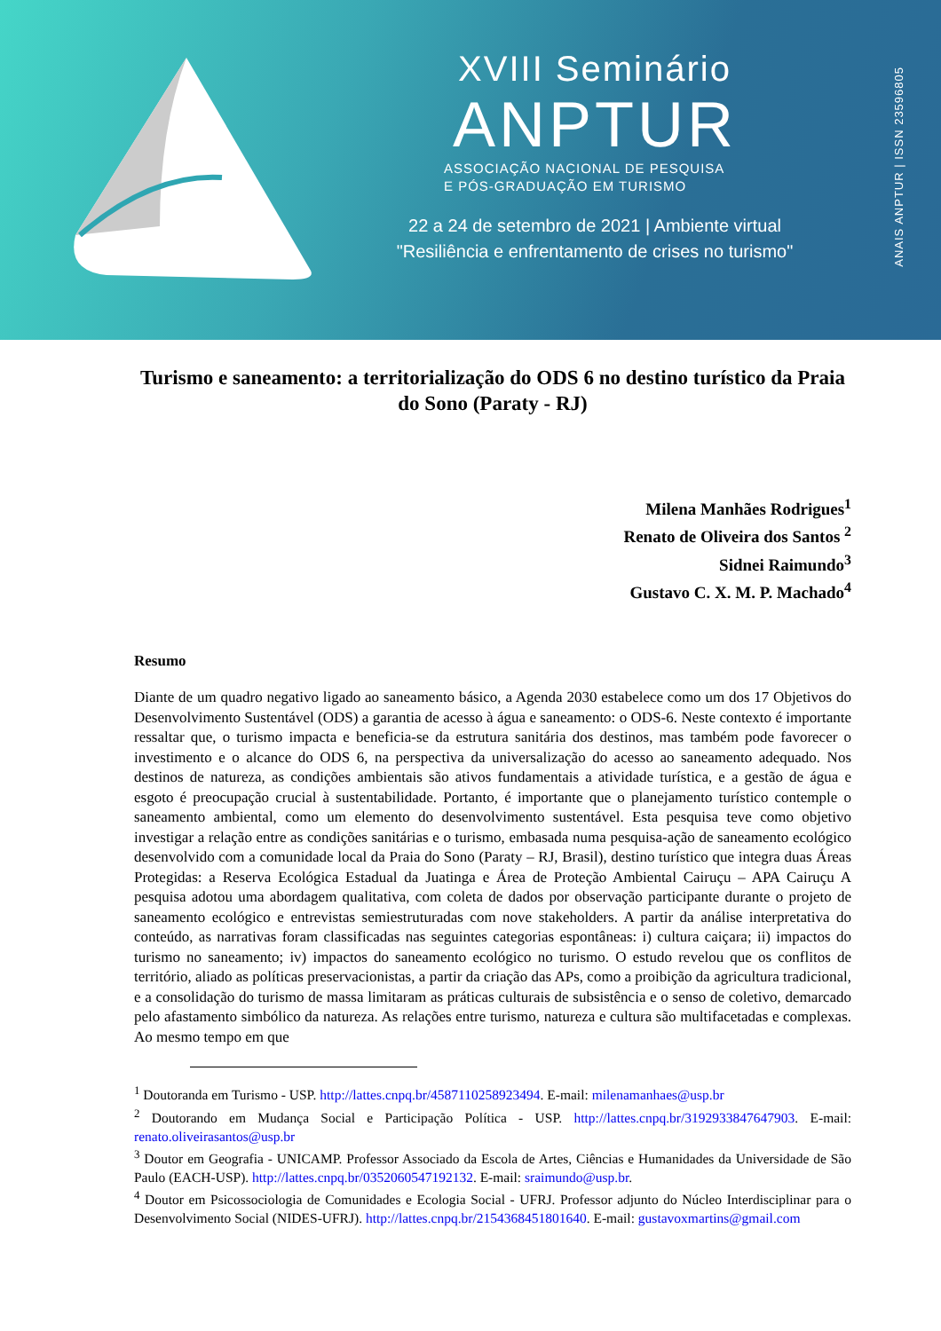XVIII Seminário
ANPTUR
ASSOCIAÇÃO NACIONAL DE PESQUISA
E PÓS-GRADUAÇÃO EM TURISMO
22 a 24 de setembro de 2021 | Ambiente virtual
"Resiliência e enfrentamento de crises no turismo"
ANAIS ANPTUR | ISSN 23596805
Turismo e saneamento: a territorialização do ODS 6 no destino turístico da Praia do Sono (Paraty - RJ)
Milena Manhães Rodrigues<sup>1</sup>
Renato de Oliveira dos Santos <sup>2</sup>
Sidnei Raimundo<sup>3</sup>
Gustavo C. X. M. P. Machado<sup>4</sup>
Resumo
Diante de um quadro negativo ligado ao saneamento básico, a Agenda 2030 estabelece como um dos 17 Objetivos do Desenvolvimento Sustentável (ODS) a garantia de acesso à água e saneamento: o ODS-6. Neste contexto é importante ressaltar que, o turismo impacta e beneficia-se da estrutura sanitária dos destinos, mas também pode favorecer o investimento e o alcance do ODS 6, na perspectiva da universalização do acesso ao saneamento adequado. Nos destinos de natureza, as condições ambientais são ativos fundamentais a atividade turística, e a gestão de água e esgoto é preocupação crucial à sustentabilidade. Portanto, é importante que o planejamento turístico contemple o saneamento ambiental, como um elemento do desenvolvimento sustentável. Esta pesquisa teve como objetivo investigar a relação entre as condições sanitárias e o turismo, embasada numa pesquisa-ação de saneamento ecológico desenvolvido com a comunidade local da Praia do Sono (Paraty – RJ, Brasil), destino turístico que integra duas Áreas Protegidas: a Reserva Ecológica Estadual da Juatinga e Área de Proteção Ambiental Cairuçu – APA Cairuçu A pesquisa adotou uma abordagem qualitativa, com coleta de dados por observação participante durante o projeto de saneamento ecológico e entrevistas semiestruturadas com nove stakeholders. A partir da análise interpretativa do conteúdo, as narrativas foram classificadas nas seguintes categorias espontâneas: i) cultura caiçara; ii) impactos do turismo no saneamento; iv) impactos do saneamento ecológico no turismo. O estudo revelou que os conflitos de território, aliado as políticas preservacionistas, a partir da criação das APs, como a proibição da agricultura tradicional, e a consolidação do turismo de massa limitaram as práticas culturais de subsistência e o senso de coletivo, demarcado pelo afastamento simbólico da natureza. As relações entre turismo, natureza e cultura são multifacetadas e complexas. Ao mesmo tempo em que
<sup>1</sup> Doutoranda em Turismo - USP. http://lattes.cnpq.br/4587110258923494. E-mail: milenamanhaes@usp.br
<sup>2</sup> Doutorando em Mudança Social e Participação Política - USP. http://lattes.cnpq.br/3192933847647903. E-mail: renato.oliveirasantos@usp.br
<sup>3</sup> Doutor em Geografia - UNICAMP. Professor Associado da Escola de Artes, Ciências e Humanidades da Universidade de São Paulo (EACH-USP). http://lattes.cnpq.br/0352060547192132. E-mail: sraimundo@usp.br.
<sup>4</sup> Doutor em Psicossociologia de Comunidades e Ecologia Social - UFRJ. Professor adjunto do Núcleo Interdisciplinar para o Desenvolvimento Social (NIDES-UFRJ). http://lattes.cnpq.br/2154368451801640. E-mail: gustavoxmartins@gmail.com